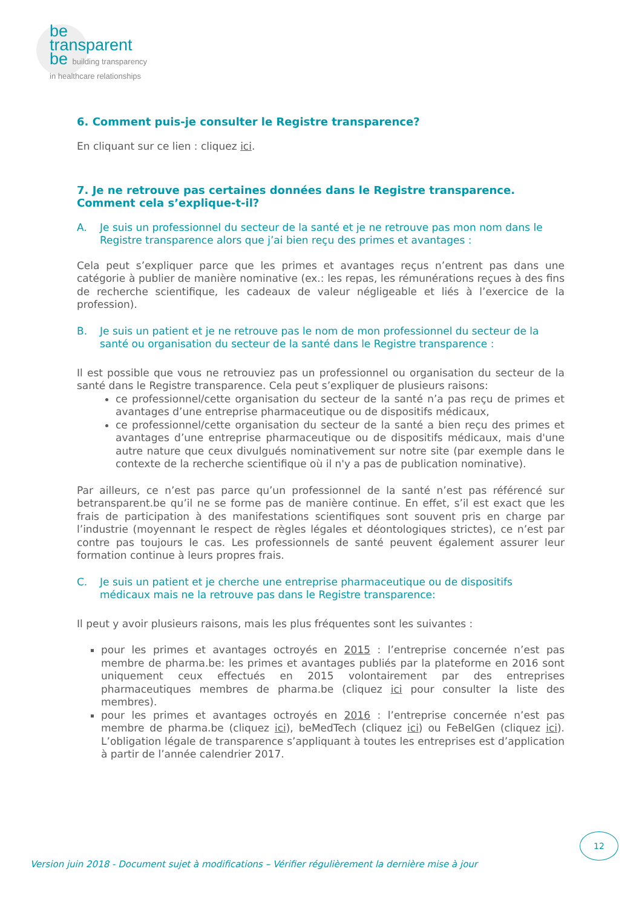be
transparent
be building transparency
in healthcare relationships
6. Comment puis-je consulter le Registre transparence?
En cliquant sur ce lien : cliquez ici.
7. Je ne retrouve pas certaines données dans le Registre transparence. Comment cela s’explique-t-il?
A. Je suis un professionnel du secteur de la santé et je ne retrouve pas mon nom dans le Registre transparence alors que j’ai bien reçu des primes et avantages :
Cela peut s’expliquer parce que les primes et avantages reçus n’entrent pas dans une catégorie à publier de manière nominative (ex.: les repas, les rémunérations reçues à des fins de recherche scientifique, les cadeaux de valeur négligeable et liés à l’exercice de la profession).
B. Je suis un patient et je ne retrouve pas le nom de mon professionnel du secteur de la santé ou organisation du secteur de la santé dans le Registre transparence :
Il est possible que vous ne retrouviez pas un professionnel ou organisation du secteur de la santé dans le Registre transparence. Cela peut s’expliquer de plusieurs raisons:
ce professionnel/cette organisation du secteur de la santé n’a pas reçu de primes et avantages d’une entreprise pharmaceutique ou de dispositifs médicaux,
ce professionnel/cette organisation du secteur de la santé a bien reçu des primes et avantages d’une entreprise pharmaceutique ou de dispositifs médicaux, mais d'une autre nature que ceux divulgués nominativement sur notre site (par exemple dans le contexte de la recherche scientifique où il n'y a pas de publication nominative).
Par ailleurs, ce n’est pas parce qu’un professionnel de la santé n’est pas référencé sur betransparent.be qu’il ne se forme pas de manière continue. En effet, s’il est exact que les frais de participation à des manifestations scientifiques sont souvent pris en charge par l’industrie (moyennant le respect de règles légales et déontologiques strictes), ce n’est par contre pas toujours le cas. Les professionnels de santé peuvent également assurer leur formation continue à leurs propres frais.
C. Je suis un patient et je cherche une entreprise pharmaceutique ou de dispositifs médicaux mais ne la retrouve pas dans le Registre transparence:
Il peut y avoir plusieurs raisons, mais les plus fréquentes sont les suivantes :
pour les primes et avantages octroyés en 2015 : l’entreprise concernée n’est pas membre de pharma.be: les primes et avantages publiés par la plateforme en 2016 sont uniquement ceux effectués en 2015 volontairement par des entreprises pharmaceutiques membres de pharma.be (cliquez ici pour consulter la liste des membres).
pour les primes et avantages octroyés en 2016 : l’entreprise concernée n’est pas membre de pharma.be (cliquez ici), beMedTech (cliquez ici) ou FeBelGen (cliquez ici). L’obligation légale de transparence s’appliquant à toutes les entreprises est d’application à partir de l’année calendrier 2017.
12
Version juin 2018 - Document sujet à modifications – Vérifier régulièrement la dernière mise à jour